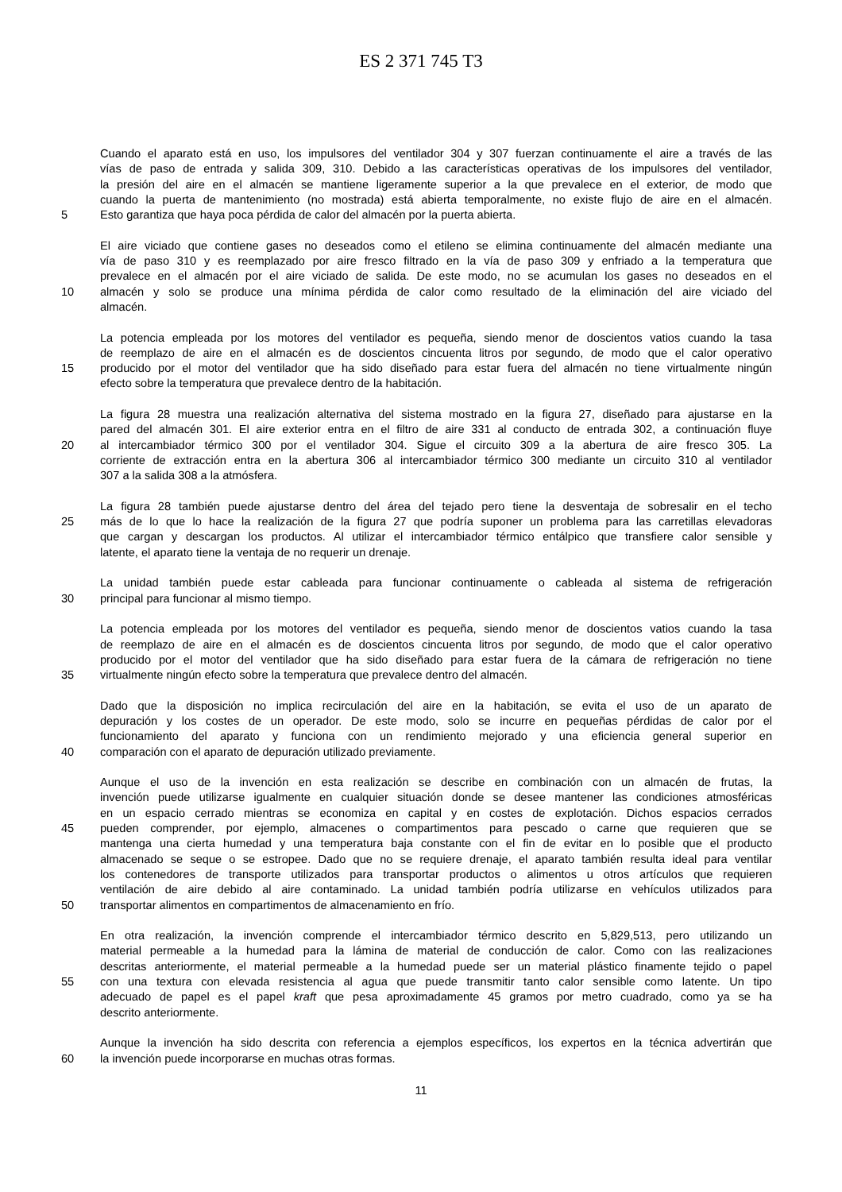ES 2 371 745 T3
Cuando el aparato está en uso, los impulsores del ventilador 304 y 307 fuerzan continuamente el aire a través de las
vías de paso de entrada y salida 309, 310. Debido a las características operativas de los impulsores del ventilador,
la presión del aire en el almacén se mantiene ligeramente superior a la que prevalece en el exterior, de modo que
cuando la puerta de mantenimiento (no mostrada) está abierta temporalmente, no existe flujo de aire en el almacén.
5 Esto garantiza que haya poca pérdida de calor del almacén por la puerta abierta.
El aire viciado que contiene gases no deseados como el etileno se elimina continuamente del almacén mediante una
vía de paso 310 y es reemplazado por aire fresco filtrado en la vía de paso 309 y enfriado a la temperatura que
prevalece en el almacén por el aire viciado de salida. De este modo, no se acumulan los gases no deseados en el
10 almacén y solo se produce una mínima pérdida de calor como resultado de la eliminación del aire viciado del
almacén.
La potencia empleada por los motores del ventilador es pequeña, siendo menor de doscientos vatios cuando la tasa
de reemplazo de aire en el almacén es de doscientos cincuenta litros por segundo, de modo que el calor operativo
15 producido por el motor del ventilador que ha sido diseñado para estar fuera del almacén no tiene virtualmente ningún
efecto sobre la temperatura que prevalece dentro de la habitación.
La figura 28 muestra una realización alternativa del sistema mostrado en la figura 27, diseñado para ajustarse en la
pared del almacén 301. El aire exterior entra en el filtro de aire 331 al conducto de entrada 302, a continuación fluye
20 al intercambiador térmico 300 por el ventilador 304. Sigue el circuito 309 a la abertura de aire fresco 305. La
corriente de extracción entra en la abertura 306 al intercambiador térmico 300 mediante un circuito 310 al ventilador
307 a la salida 308 a la atmósfera.
La figura 28 también puede ajustarse dentro del área del tejado pero tiene la desventaja de sobresalir en el techo
25 más de lo que lo hace la realización de la figura 27 que podría suponer un problema para las carretillas elevadoras
que cargan y descargan los productos. Al utilizar el intercambiador térmico entálpico que transfiere calor sensible y
latente, el aparato tiene la ventaja de no requerir un drenaje.
La unidad también puede estar cableada para funcionar continuamente o cableada al sistema de refrigeración
30 principal para funcionar al mismo tiempo.
La potencia empleada por los motores del ventilador es pequeña, siendo menor de doscientos vatios cuando la tasa
de reemplazo de aire en el almacén es de doscientos cincuenta litros por segundo, de modo que el calor operativo
producido por el motor del ventilador que ha sido diseñado para estar fuera de la cámara de refrigeración no tiene
35 virtualmente ningún efecto sobre la temperatura que prevalece dentro del almacén.
Dado que la disposición no implica recirculación del aire en la habitación, se evita el uso de un aparato de
depuración y los costes de un operador. De este modo, solo se incurre en pequeñas pérdidas de calor por el
funcionamiento del aparato y funciona con un rendimiento mejorado y una eficiencia general superior en
40 comparación con el aparato de depuración utilizado previamente.
Aunque el uso de la invención en esta realización se describe en combinación con un almacén de frutas, la
invención puede utilizarse igualmente en cualquier situación donde se desee mantener las condiciones atmosféricas
en un espacio cerrado mientras se economiza en capital y en costes de explotación. Dichos espacios cerrados
45 pueden comprender, por ejemplo, almacenes o compartimentos para pescado o carne que requieren que se
mantenga una cierta humedad y una temperatura baja constante con el fin de evitar en lo posible que el producto
almacenado se seque o se estropee. Dado que no se requiere drenaje, el aparato también resulta ideal para ventilar
los contenedores de transporte utilizados para transportar productos o alimentos u otros artículos que requieren
ventilación de aire debido al aire contaminado. La unidad también podría utilizarse en vehículos utilizados para
50 transportar alimentos en compartimentos de almacenamiento en frío.
En otra realización, la invención comprende el intercambiador térmico descrito en 5,829,513, pero utilizando un
material permeable a la humedad para la lámina de material de conducción de calor. Como con las realizaciones
descritas anteriormente, el material permeable a la humedad puede ser un material plástico finamente tejido o papel
55 con una textura con elevada resistencia al agua que puede transmitir tanto calor sensible como latente. Un tipo
adecuado de papel es el papel kraft que pesa aproximadamente 45 gramos por metro cuadrado, como ya se ha
descrito anteriormente.
Aunque la invención ha sido descrita con referencia a ejemplos específicos, los expertos en la técnica advertirán que
60 la invención puede incorporarse en muchas otras formas.
11